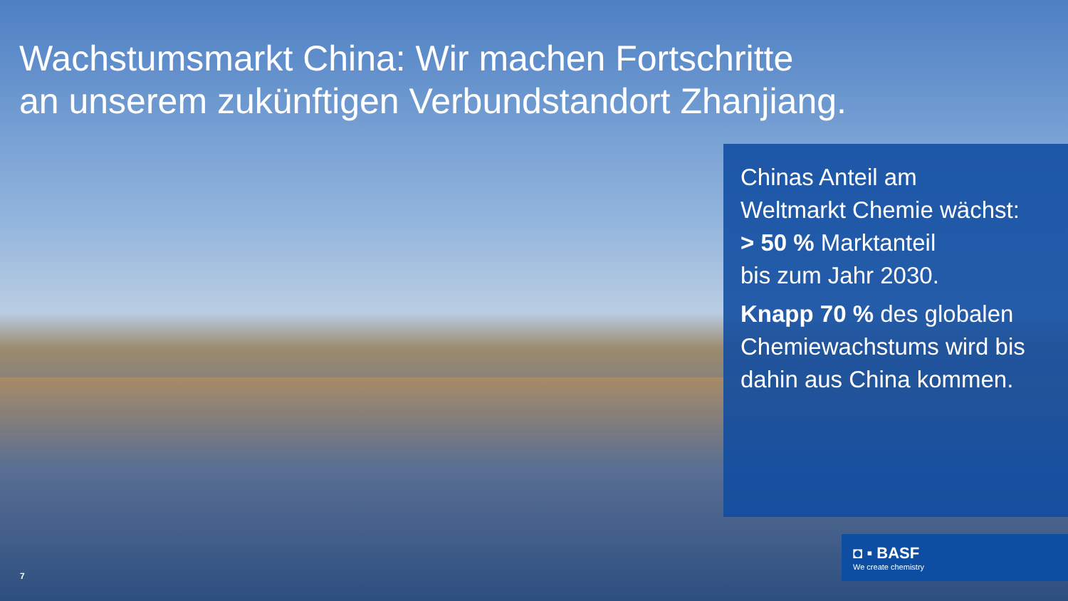Wachstumsmarkt China: Wir machen Fortschritte
an unserem zukünftigen Verbundstandort Zhanjiang.
Chinas Anteil am
Weltmarkt Chemie wächst:
> 50 % Marktanteil
bis zum Jahr 2030.
Knapp 70 % des globalen
Chemiewachstums wird bis
dahin aus China kommen.
◘ ▪ BASF
We create chemistry
7